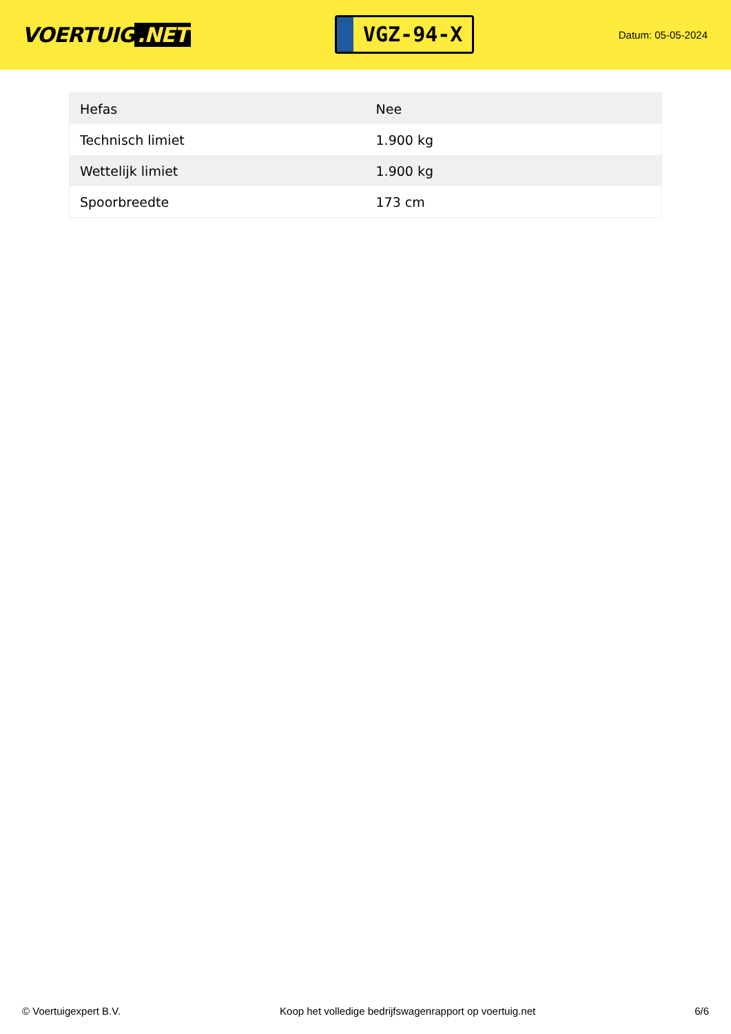VOERTUIG.NET
VGZ-94-X
Datum: 05-05-2024
| Hefas | Nee |
| Technisch limiet | 1.900 kg |
| Wettelijk limiet | 1.900 kg |
| Spoorbreedte | 173 cm |
© Voertuigexpert B.V. Koop het volledige bedrijfswagenrapport op voertuig.net 6/6